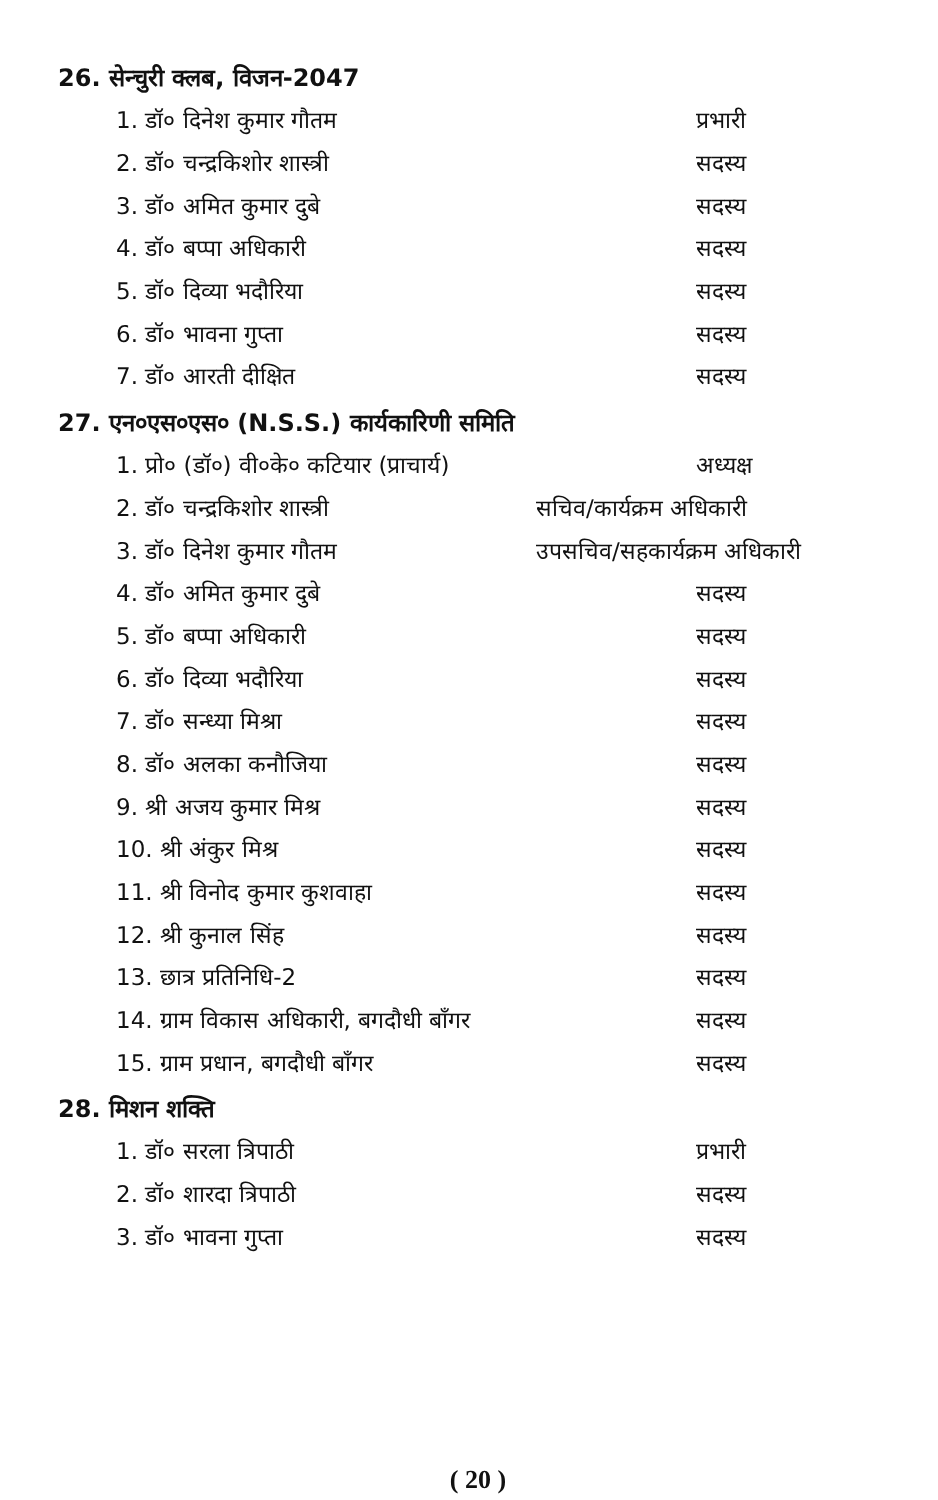26. सेन्चुरी क्लब, विजन-2047
| 1. डॉ० दिनेश कुमार गौतम | प्रभारी |
| 2. डॉ० चन्द्रकिशोर शास्त्री | सदस्य |
| 3. डॉ० अमित कुमार दुबे | सदस्य |
| 4. डॉ० बप्पा अधिकारी | सदस्य |
| 5. डॉ० दिव्या भदौरिया | सदस्य |
| 6. डॉ० भावना गुप्ता | सदस्य |
| 7. डॉ० आरती दीक्षित | सदस्य |
27. एन०एस०एस० (N.S.S.) कार्यकारिणी समिति
| 1. प्रो० (डॉ०) वी०के० कटियार (प्राचार्य) | अध्यक्ष |
| 2. डॉ० चन्द्रकिशोर शास्त्री | सचिव/कार्यक्रम अधिकारी |
| 3. डॉ० दिनेश कुमार गौतम | उपसचिव/सहकार्यक्रम अधिकारी |
| 4. डॉ० अमित कुमार दुबे | सदस्य |
| 5. डॉ० बप्पा अधिकारी | सदस्य |
| 6. डॉ० दिव्या भदौरिया | सदस्य |
| 7. डॉ० सन्ध्या मिश्रा | सदस्य |
| 8. डॉ० अलका कनौजिया | सदस्य |
| 9. श्री अजय कुमार मिश्र | सदस्य |
| 10. श्री अंकुर मिश्र | सदस्य |
| 11. श्री विनोद कुमार कुशवाहा | सदस्य |
| 12. श्री कुनाल सिंह | सदस्य |
| 13. छात्र प्रतिनिधि-2 | सदस्य |
| 14. ग्राम विकास अधिकारी, बगदौधी बाँगर | सदस्य |
| 15. ग्राम प्रधान, बगदौधी बाँगर | सदस्य |
28. मिशन शक्ति
| 1. डॉ० सरला त्रिपाठी | प्रभारी |
| 2. डॉ० शारदा त्रिपाठी | सदस्य |
| 3. डॉ० भावना गुप्ता | सदस्य |
( 20 )